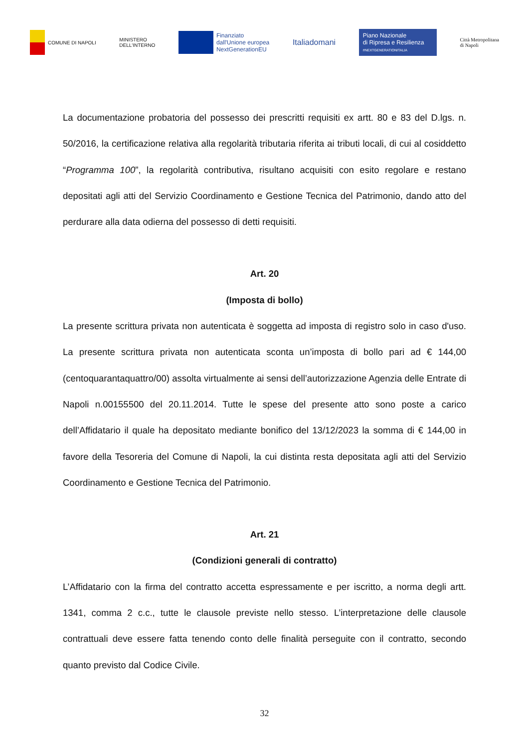COMUNE DI NAPOLI
MINISTERO
DELL'INTERNO
Finanziato
dall'Unione europea
NextGenerationEU
Italiadomani
Piano Nazionale
di Ripresa e Resilienza
#NEXTGENERATIONITALIA
Città Metropolitana
di Napoli
La documentazione probatoria del possesso dei prescritti requisiti ex artt. 80 e 83 del D.lgs. n. 50/2016, la certificazione relativa alla regolarità tributaria riferita ai tributi locali, di cui al cosiddetto “Programma 100”, la regolarità contributiva, risultano acquisiti con esito regolare e restano depositati agli atti del Servizio Coordinamento e Gestione Tecnica del Patrimonio, dando atto del perdurare alla data odierna del possesso di detti requisiti.
Art. 20
(Imposta di bollo)
La presente scrittura privata non autenticata è soggetta ad imposta di registro solo in caso d'uso. La presente scrittura privata non autenticata sconta un’imposta di bollo pari ad € 144,00 (centoquarantaquattro/00) assolta virtualmente ai sensi dell’autorizzazione Agenzia delle Entrate di Napoli n.00155500 del 20.11.2014. Tutte le spese del presente atto sono poste a carico dell’Affidatario il quale ha depositato mediante bonifico del 13/12/2023 la somma di € 144,00 in favore della Tesoreria del Comune di Napoli, la cui distinta resta depositata agli atti del Servizio Coordinamento e Gestione Tecnica del Patrimonio.
Art. 21
(Condizioni generali di contratto)
L’Affidatario con la firma del contratto accetta espressamente e per iscritto, a norma degli artt. 1341, comma 2 c.c., tutte le clausole previste nello stesso. L’interpretazione delle clausole contrattuali deve essere fatta tenendo conto delle finalità perseguite con il contratto, secondo quanto previsto dal Codice Civile.
32